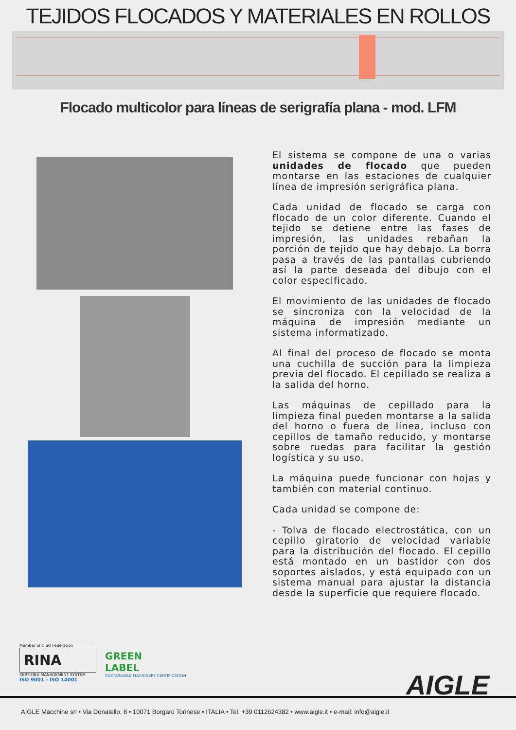TEJIDOS FLOCADOS Y MATERIALES EN ROLLOS
Flocado multicolor para líneas de serigrafía plana - mod. LFM
El sistema se compone de una o varias unidades de flocado que pueden montarse en las estaciones de cualquier línea de impresión serigráfica plana.
Cada unidad de flocado se carga con flocado de un color diferente. Cuando el tejido se detiene entre las fases de impresión, las unidades rebañan la porción de tejido que hay debajo. La borra pasa a través de las pantallas cubriendo así la parte deseada del dibujo con el color especificado.
El movimiento de las unidades de flocado se sincroniza con la velocidad de la máquina de impresión mediante un sistema informatizado.
Al final del proceso de flocado se monta una cuchilla de succión para la limpieza previa del flocado. El cepillado se realiza a la salida del horno.
Las máquinas de cepillado para la limpieza final pueden montarse a la salida del horno o fuera de línea, incluso con cepillos de tamaño reducido, y montarse sobre ruedas para facilitar la gestión logística y su uso.
La máquina puede funcionar con hojas y también con material continuo.
Cada unidad se compone de:
- Tolva de flocado electrostática, con un cepillo giratorio de velocidad variable para la distribución del flocado. El cepillo está montado en un bastidor con dos soportes aislados, y está equipado con un sistema manual para ajustar la distancia desde la superficie que requiere flocado.
Member of CISQ Federation
RINA
CERTIFIED MANAGEMENT SYSTEM
ISO 9001 - ISO 14001
GREEN
LABEL
SUSTAINABLE MACHINERY CERTIFICATION
AIGLE
AIGLE Macchine srl • Via Donatello, 8 • 10071 Borgaro Torinese • ITALIA • Tel. +39 0112624382 • www.aigle.it • e-mail: info@aigle.it